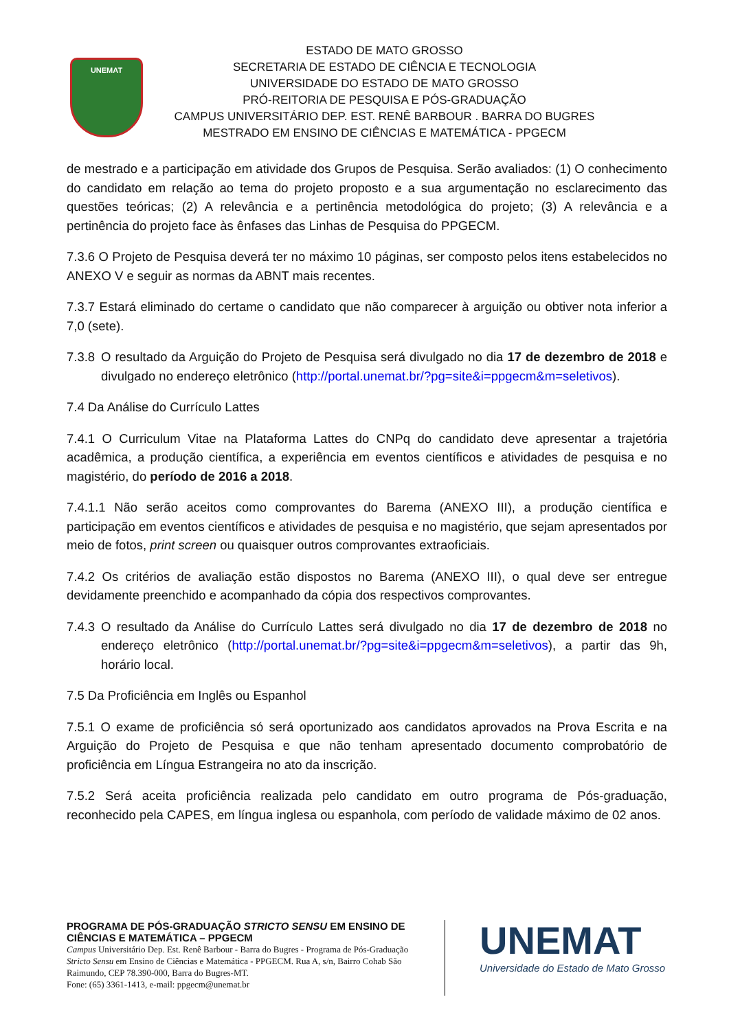UNEMAT
ESTADO DE MATO GROSSO
SECRETARIA DE ESTADO DE CIÊNCIA E TECNOLOGIA
UNIVERSIDADE DO ESTADO DE MATO GROSSO
PRÓ-REITORIA DE PESQUISA E PÓS-GRADUAÇÃO
CAMPUS UNIVERSITÁRIO DEP. EST. RENÊ BARBOUR . BARRA DO BUGRES
MESTRADO EM ENSINO DE CIÊNCIAS E MATEMÁTICA - PPGECM
de mestrado e a participação em atividade dos Grupos de Pesquisa. Serão avaliados: (1) O conhecimento do candidato em relação ao tema do projeto proposto e a sua argumentação no esclarecimento das questões teóricas; (2) A relevância e a pertinência metodológica do projeto; (3) A relevância e a pertinência do projeto face às ênfases das Linhas de Pesquisa do PPGECM.
7.3.6 O Projeto de Pesquisa deverá ter no máximo 10 páginas, ser composto pelos itens estabelecidos no ANEXO V e seguir as normas da ABNT mais recentes.
7.3.7 Estará eliminado do certame o candidato que não comparecer à arguição ou obtiver nota inferior a 7,0 (sete).
7.3.8 O resultado da Arguição do Projeto de Pesquisa será divulgado no dia 17 de dezembro de 2018 e divulgado no endereço eletrônico (http://portal.unemat.br/?pg=site&i=ppgecm&m=seletivos).
7.4 Da Análise do Currículo Lattes
7.4.1 O Curriculum Vitae na Plataforma Lattes do CNPq do candidato deve apresentar a trajetória acadêmica, a produção científica, a experiência em eventos científicos e atividades de pesquisa e no magistério, do período de 2016 a 2018.
7.4.1.1 Não serão aceitos como comprovantes do Barema (ANEXO III), a produção científica e participação em eventos científicos e atividades de pesquisa e no magistério, que sejam apresentados por meio de fotos, print screen ou quaisquer outros comprovantes extraoficiais.
7.4.2 Os critérios de avaliação estão dispostos no Barema (ANEXO III), o qual deve ser entregue devidamente preenchido e acompanhado da cópia dos respectivos comprovantes.
7.4.3 O resultado da Análise do Currículo Lattes será divulgado no dia 17 de dezembro de 2018 no endereço eletrônico (http://portal.unemat.br/?pg=site&i=ppgecm&m=seletivos), a partir das 9h, horário local.
7.5 Da Proficiência em Inglês ou Espanhol
7.5.1 O exame de proficiência só será oportunizado aos candidatos aprovados na Prova Escrita e na Arguição do Projeto de Pesquisa e que não tenham apresentado documento comprobatório de proficiência em Língua Estrangeira no ato da inscrição.
7.5.2 Será aceita proficiência realizada pelo candidato em outro programa de Pós-graduação, reconhecido pela CAPES, em língua inglesa ou espanhola, com período de validade máximo de 02 anos.
PROGRAMA DE PÓS-GRADUAÇÃO STRICTO SENSU EM ENSINO DE CIÊNCIAS E MATEMÁTICA – PPGECM
Campus Universitário Dep. Est. Renê Barbour - Barra do Bugres - Programa de Pós-Graduação Stricto Sensu em Ensino de Ciências e Matemática - PPGECM. Rua A, s/n, Bairro Cohab São Raimundo, CEP 78.390-000, Barra do Bugres-MT.
Fone: (65) 3361-1413, e-mail: ppgecm@unemat.br
UNEMAT
Universidade do Estado de Mato Grosso